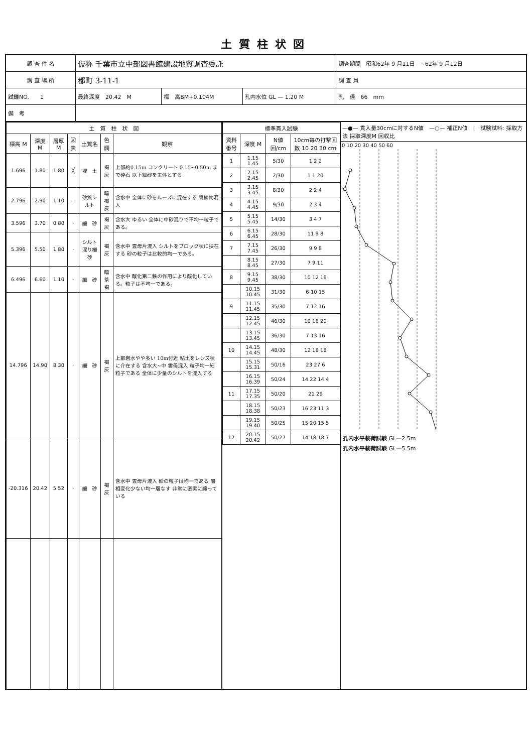土質柱状図
| 調 査 件 名 | 仮称 千葉市立中部図書館建設地質調査委託 | | | 調査期間 昭和62年 9 月11日 ~62年 9 月12日 |
| 調 査 場 所 | 都町 3-11-1 | | | 調 査 員 |
| 試錐NO. 1 | 最終深度 20.42 M | 標 高BM+0.104M | 孔内水位 GL — 1.20 M | 孔 径 66 mm |
| 備 考 | | | | |
| 土 質 柱 状 図 | | | | | | |
| --- | --- | --- | --- | --- | --- | --- |
| 標高 M | 深度 M | 層厚 M | 図表 | 土質名 | 色調 | 観察 |
| 1.696 | 1.80 | 1.80 | ╳ | 埋 土 | 褐灰 | 上部約0.15m コンクリート 0.15~0.50m まで砕石 以下細砂を主体とする |
| 2.796 | 2.90 | 1.10 | - - | 砂質シルト | 暗褐灰 | 含水中 全体に砂をルーズに混在する 腐植物混入 |
| 3.596 | 3.70 | 0.80 | · | 細 砂 | 褐灰 | 含水大 ゆるい 全体に中砂混りで不均一粒子である。 |
| 5.396 | 5.50 | 1.80 | · | シルト混り細砂 | 褐灰 | 含水中 雲母片混入 シルトをブロック状に挟在する 砂の粒子は比較的均一である。 |
| 6.496 | 6.60 | 1.10 | · | 細 砂 | 暗茶褐 | 含水中 酸化第二鉄の作用により酸化している。粒子は不均一である。 |
| 14.796 | 14.90 | 8.30 | · | 細 砂 | 褐灰 | 上部岩水やや多い 10m付近 粘土をレンズ状に介在する 含水大~中 雲母混入 粒子均一細粒子である 全体に少量のシルトを混入する |
| -20.316 | 20.42 | 5.52 | · | 細 砂 | 褐灰 | 含水中 雲母片混入 砂の粒子は均一である 層相変化少ない均一層なす 非常に密実に締っている |
| 標準貫入試験 | | | |
| --- | --- | --- | --- |
| 資料番号 | 深度 M | N値 回/cm | 10cm毎の打撃回数 10 20 30 cm |
| 1 | 1.15 1.45 | 5/30 | 1 2 2 |
| 2 | 2.15 2.45 | 2/30 | 1 1 20 |
| 3 | 3.15 3.45 | 8/30 | 2 2 4 |
| 4 | 4.15 4.45 | 9/30 | 2 3 4 |
| 5 | 5.15 5.45 | 14/30 | 3 4 7 |
| 6 | 6.15 6.45 | 28/30 | 11 9 8 |
| 7 | 7.15 7.45 | 26/30 | 9 9 8 |
| | 8.15 8.45 | 27/30 | 7 9 11 |
| 8 | 9.15 9.45 | 38/30 | 10 12 16 |
| | 10.15 10.45 | 31/30 | 6 10 15 |
| 9 | 11.15 11.45 | 35/30 | 7 12 16 |
| | 12.15 12.45 | 46/30 | 10 16 20 |
| | 13.15 13.45 | 36/30 | 7 13 16 |
| 10 | 14.15 14.45 | 48/30 | 12 18 18 |
| | 15.15 15.31 | 50/16 | 23 27 6 |
| | 16.15 16.39 | 50/24 | 14 22 14 4 |
| 11 | 17.15 17.35 | 50/20 | 21 29 |
| | 18.15 18.38 | 50/23 | 16 23 11 3 |
| | 19.15 19.40 | 50/25 | 15 20 15 5 |
| 12 | 20.15 20.42 | 50/27 | 14 18 18 7 |
—●— 貫入量30cmに対するN値　—○— 補正N値　|　試験試料: 採取方法 採取深度M 回収比
0 10 20 30 40 50 60
孔内水平載荷試験 GL—2.5m
孔内水平載荷試験 GL—5.5m